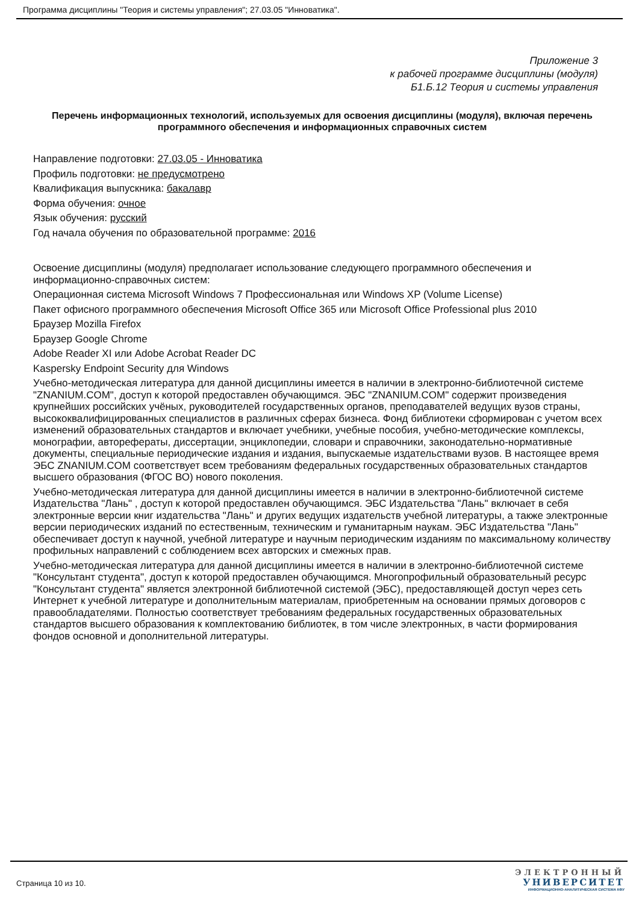Программа дисциплины "Теория и системы управления"; 27.03.05 "Инноватика".
Приложение 3
к рабочей программе дисциплины (модуля)
Б1.Б.12 Теория и системы управления
Перечень информационных технологий, используемых для освоения дисциплины (модуля), включая перечень программного обеспечения и информационных справочных систем
Направление подготовки: 27.03.05 - Инноватика
Профиль подготовки: не предусмотрено
Квалификация выпускника: бакалавр
Форма обучения: очное
Язык обучения: русский
Год начала обучения по образовательной программе: 2016
Освоение дисциплины (модуля) предполагает использование следующего программного обеспечения и информационно-справочных систем:
Операционная система Microsoft Windows 7 Профессиональная или Windows XP (Volume License)
Пакет офисного программного обеспечения Microsoft Office 365 или Microsoft Office Professional plus 2010
Браузер Mozilla Firefox
Браузер Google Chrome
Adobe Reader XI или Adobe Acrobat Reader DC
Kaspersky Endpoint Security для Windows
Учебно-методическая литература для данной дисциплины имеется в наличии в электронно-библиотечной системе "ZNANIUM.COM", доступ к которой предоставлен обучающимся. ЭБС "ZNANIUM.COM" содержит произведения крупнейших российских учёных, руководителей государственных органов, преподавателей ведущих вузов страны, высококвалифицированных специалистов в различных сферах бизнеса. Фонд библиотеки сформирован с учетом всех изменений образовательных стандартов и включает учебники, учебные пособия, учебно-методические комплексы, монографии, авторефераты, диссертации, энциклопедии, словари и справочники, законодательно-нормативные документы, специальные периодические издания и издания, выпускаемые издательствами вузов. В настоящее время ЭБС ZNANIUM.COM соответствует всем требованиям федеральных государственных образовательных стандартов высшего образования (ФГОС ВО) нового поколения.
Учебно-методическая литература для данной дисциплины имеется в наличии в электронно-библиотечной системе Издательства "Лань" , доступ к которой предоставлен обучающимся. ЭБС Издательства "Лань" включает в себя электронные версии книг издательства "Лань" и других ведущих издательств учебной литературы, а также электронные версии периодических изданий по естественным, техническим и гуманитарным наукам. ЭБС Издательства "Лань" обеспечивает доступ к научной, учебной литературе и научным периодическим изданиям по максимальному количеству профильных направлений с соблюдением всех авторских и смежных прав.
Учебно-методическая литература для данной дисциплины имеется в наличии в электронно-библиотечной системе "Консультант студента", доступ к которой предоставлен обучающимся. Многопрофильный образовательный ресурс "Консультант студента" является электронной библиотечной системой (ЭБС), предоставляющей доступ через сеть Интернет к учебной литературе и дополнительным материалам, приобретенным на основании прямых договоров с правообладателями. Полностью соответствует требованиям федеральных государственных образовательных стандартов высшего образования к комплектованию библиотек, в том числе электронных, в части формирования фондов основной и дополнительной литературы.
Страница 10 из 10.
ЭЛЕКТРОННЫЙ
УНИВЕРСИТЕТ
ИНФОРМАЦИОННО-АНАЛИТИЧЕСКАЯ СИСТЕМА КФУ